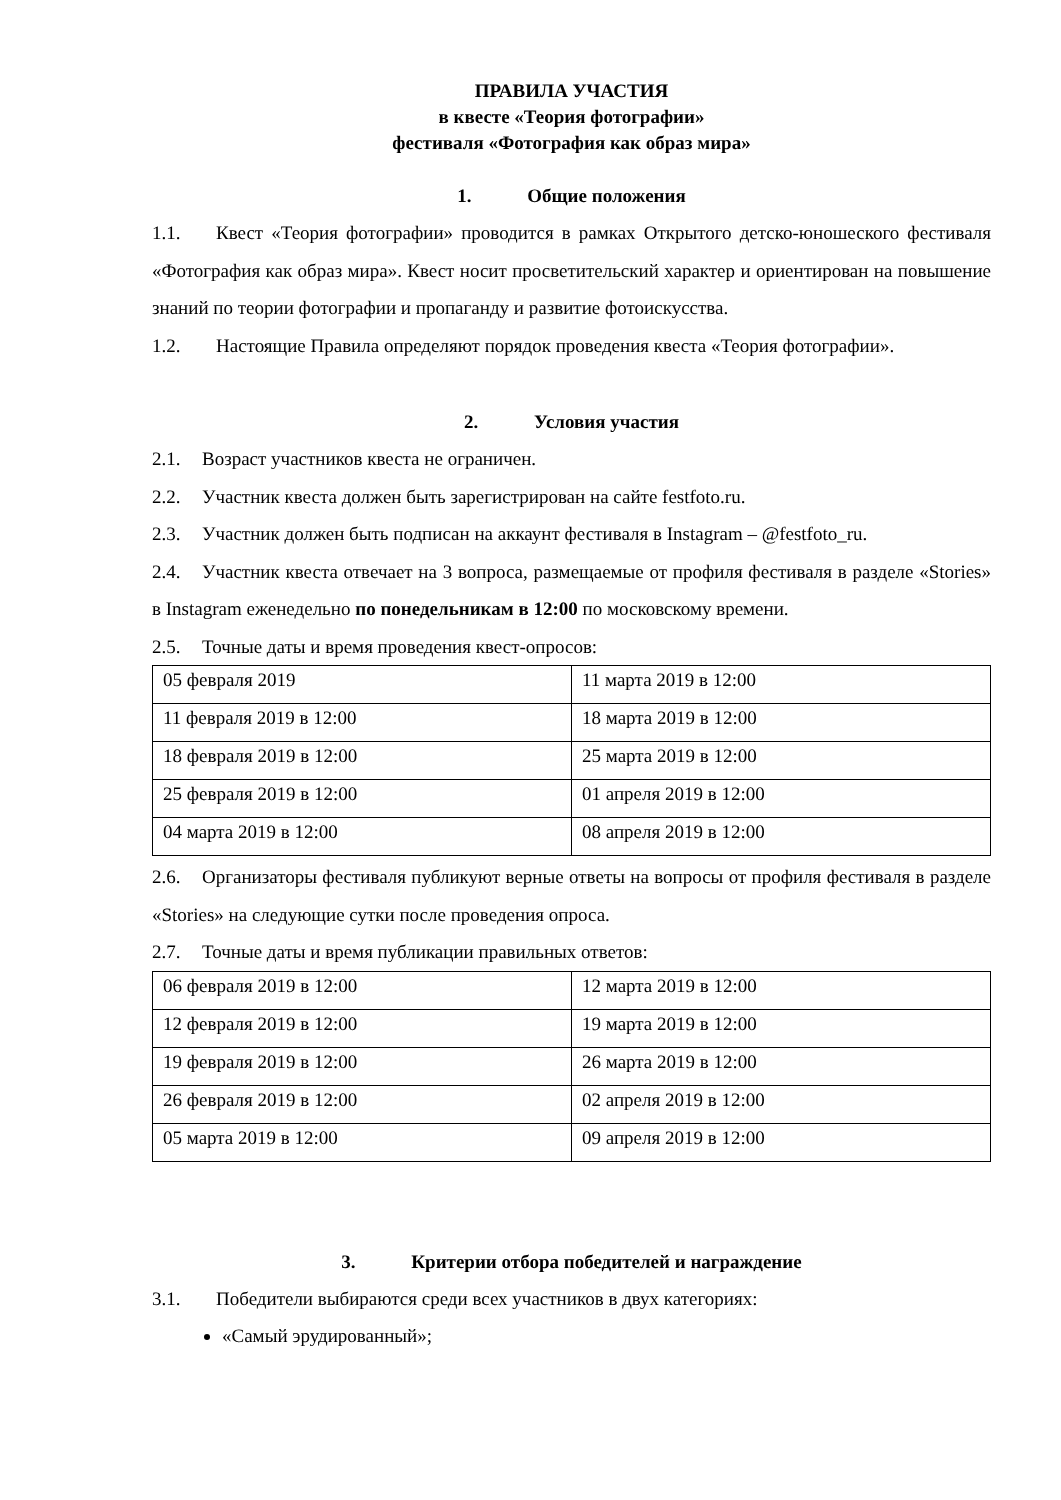ПРАВИЛА УЧАСТИЯ
в квесте «Теория фотографии»
фестиваля «Фотография как образ мира»
1. Общие положения
1.1. Квест «Теория фотографии» проводится в рамках Открытого детско-юношеского фестиваля «Фотография как образ мира». Квест носит просветительский характер и ориентирован на повышение знаний по теории фотографии и пропаганду и развитие фотоискусства.
1.2. Настоящие Правила определяют порядок проведения квеста «Теория фотографии».
2. Условия участия
2.1. Возраст участников квеста не ограничен.
2.2. Участник квеста должен быть зарегистрирован на сайте festfoto.ru.
2.3. Участник должен быть подписан на аккаунт фестиваля в Instagram – @festfoto_ru.
2.4. Участник квеста отвечает на 3 вопроса, размещаемые от профиля фестиваля в разделе «Stories» в Instagram еженедельно по понедельникам в 12:00 по московскому времени.
2.5. Точные даты и время проведения квест-опросов:
| 05 февраля 2019 | 11 марта 2019 в 12:00 |
| 11 февраля 2019 в 12:00 | 18 марта 2019 в 12:00 |
| 18 февраля 2019 в 12:00 | 25 марта 2019 в 12:00 |
| 25 февраля 2019 в 12:00 | 01 апреля 2019 в 12:00 |
| 04 марта 2019 в 12:00 | 08 апреля 2019 в 12:00 |
2.6. Организаторы фестиваля публикуют верные ответы на вопросы от профиля фестиваля в разделе «Stories» на следующие сутки после проведения опроса.
2.7. Точные даты и время публикации правильных ответов:
| 06 февраля 2019 в 12:00 | 12 марта 2019 в 12:00 |
| 12 февраля 2019 в 12:00 | 19 марта 2019 в 12:00 |
| 19 февраля 2019 в 12:00 | 26 марта 2019 в 12:00 |
| 26 февраля 2019 в 12:00 | 02 апреля 2019 в 12:00 |
| 05 марта 2019 в 12:00 | 09 апреля 2019 в 12:00 |
3. Критерии отбора победителей и награждение
3.1. Победители выбираются среди всех участников в двух категориях:
«Самый эрудированный»;